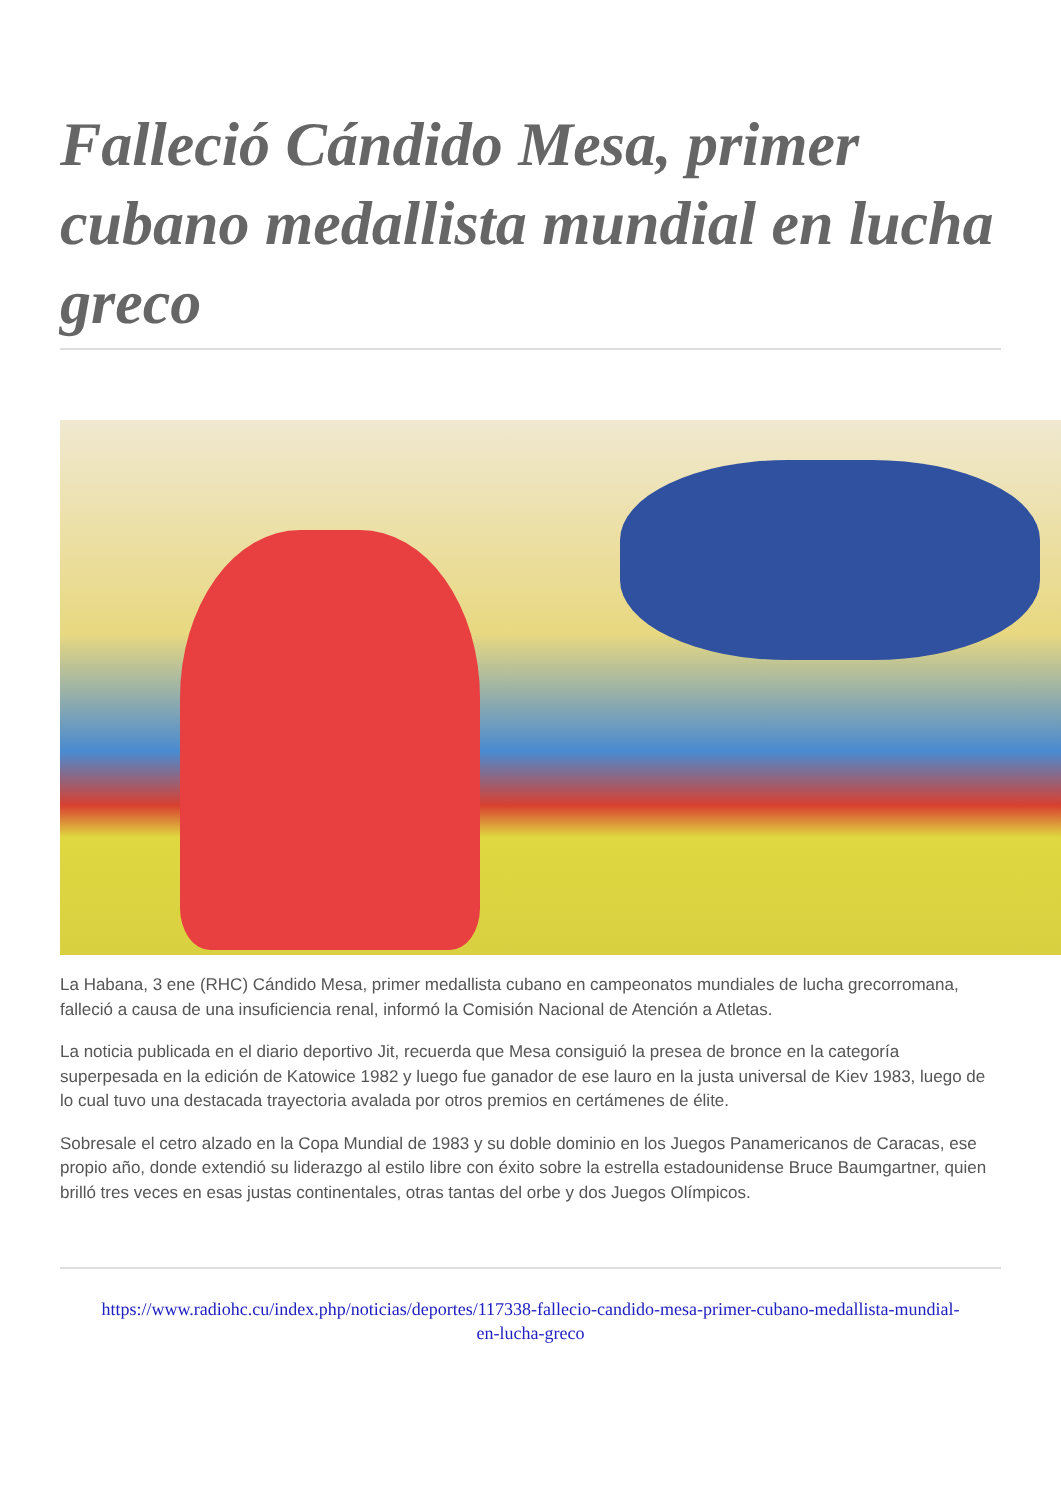Falleció Cándido Mesa, primer cubano medallista mundial en lucha greco
La Habana, 3 ene (RHC) Cándido Mesa, primer medallista cubano en campeonatos mundiales de lucha grecorromana, falleció a causa de una insuficiencia renal, informó la Comisión Nacional de Atención a Atletas.
La noticia publicada en el diario deportivo Jit, recuerda que Mesa consiguió la presea de bronce en la categoría superpesada en la edición de Katowice 1982 y luego fue ganador de ese lauro en la justa universal de Kiev 1983, luego de lo cual tuvo una destacada trayectoria avalada por otros premios en certámenes de élite.
Sobresale el cetro alzado en la Copa Mundial de 1983 y su doble dominio en los Juegos Panamericanos de Caracas, ese propio año, donde extendió su liderazgo al estilo libre con éxito sobre la estrella estadounidense Bruce Baumgartner, quien brilló tres veces en esas justas continentales, otras tantas del orbe y dos Juegos Olímpicos.
https://www.radiohc.cu/index.php/noticias/deportes/117338-fallecio-candido-mesa-primer-cubano-medallista-mundial-en-lucha-greco